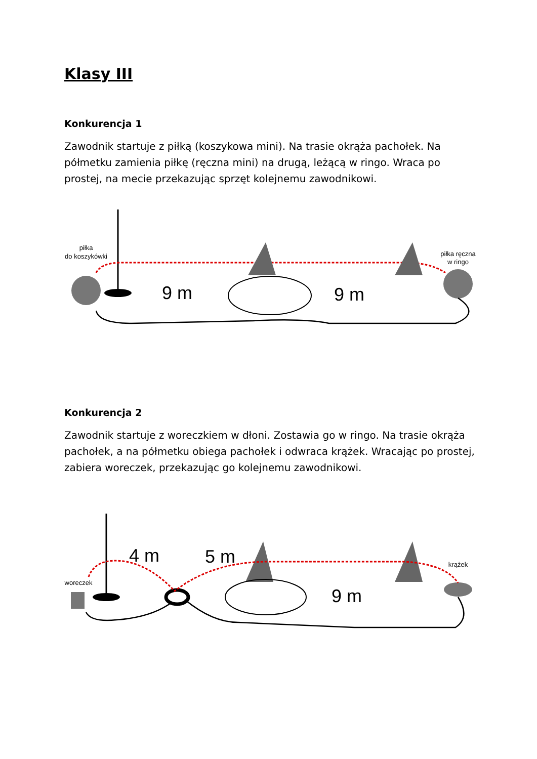Klasy III
Konkurencja 1
Zawodnik startuje z piłką (koszykowa mini). Na trasie okrąża pachołek. Na półmetku zamienia piłkę (ręczna mini) na drugą, leżącą w ringo. Wraca po prostej, na mecie przekazując sprzęt kolejnemu zawodnikowi.
piłka
do koszykówki
piłka ręczna
w ringo
9 m
9 m
Konkurencja 2
Zawodnik startuje z woreczkiem w dłoni. Zostawia go w ringo. Na trasie okrąża pachołek, a na półmetku obiega pachołek i odwraca krążek. Wracając po prostej, zabiera woreczek, przekazując go kolejnemu zawodnikowi.
woreczek
krążek
4 m
5 m
9 m